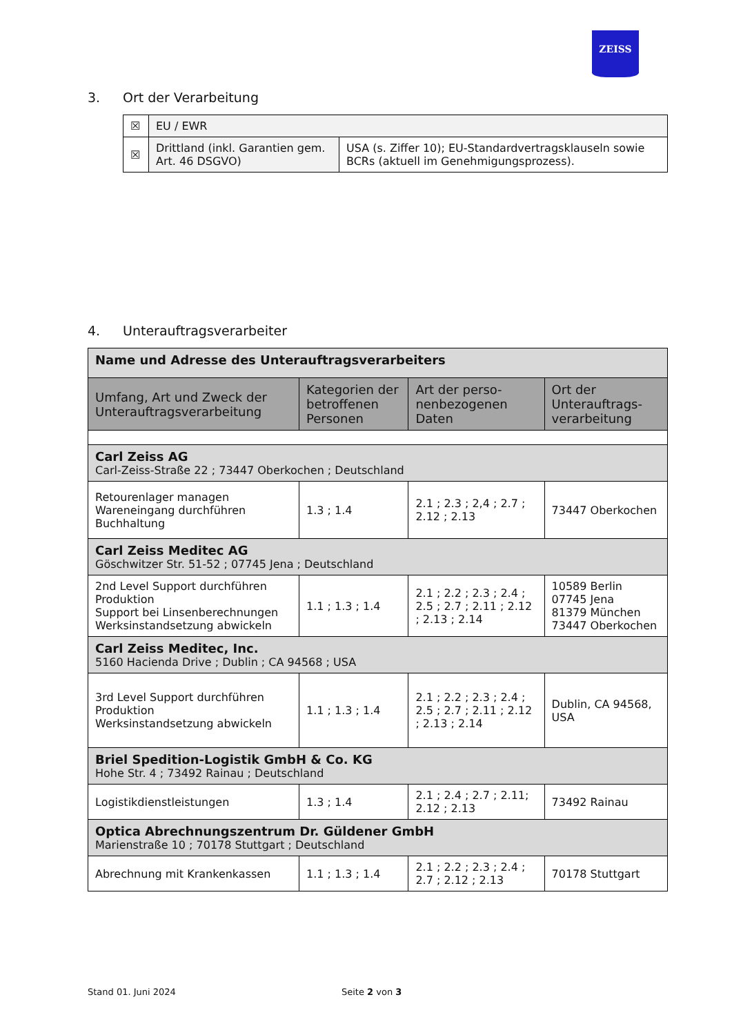ZEISS
3. Ort der Verarbeitung
| ☒ | EU / EWR | |
| ☒ | Drittland (inkl. Garantien gem. Art. 46 DSGVO) | USA (s. Ziffer 10); EU-Standardvertragsklauseln sowie BCRs (aktuell im Genehmigungsprozess). |
4. Unterauftragsverarbeiter
| Name und Adresse des Unterauftragsverarbeiters | | | |
| --- | --- | --- | --- |
| Umfang, Art und Zweck der Unterauftragsverarbeitung | Kategorien der betroffenen Personen | Art der perso-nenbezogenen Daten | Ort der Unterauftrags-verarbeitung |
| Carl Zeiss AG Carl-Zeiss-Straße 22 ; 73447 Oberkochen ; Deutschland | | | |
| Retourenlager managen Wareneingang durchführen Buchhaltung | 1.3 ; 1.4 | 2.1 ; 2.3 ; 2,4 ; 2.7 ; 2.12 ; 2.13 | 73447 Oberkochen |
| Carl Zeiss Meditec AG Göschwitzer Str. 51-52 ; 07745 Jena ; Deutschland | | | |
| 2nd Level Support durchführen Produktion Support bei Linsenberechnungen Werksinstandsetzung abwickeln | 1.1 ; 1.3 ; 1.4 | 2.1 ; 2.2 ; 2.3 ; 2.4 ; 2.5 ; 2.7 ; 2.11 ; 2.12 ; 2.13 ; 2.14 | 10589 Berlin 07745 Jena 81379 München 73447 Oberkochen |
| Carl Zeiss Meditec, Inc. 5160 Hacienda Drive ; Dublin ; CA 94568 ; USA | | | |
| 3rd Level Support durchführen Produktion Werksinstandsetzung abwickeln | 1.1 ; 1.3 ; 1.4 | 2.1 ; 2.2 ; 2.3 ; 2.4 ; 2.5 ; 2.7 ; 2.11 ; 2.12 ; 2.13 ; 2.14 | Dublin, CA 94568, USA |
| Briel Spedition-Logistik GmbH & Co. KG Hohe Str. 4 ; 73492 Rainau ; Deutschland | | | |
| Logistikdienstleistungen | 1.3 ; 1.4 | 2.1 ; 2.4 ; 2.7 ; 2.11; 2.12 ; 2.13 | 73492 Rainau |
| Optica Abrechnungszentrum Dr. Güldener GmbH Marienstraße 10 ; 70178 Stuttgart ; Deutschland | | | |
| Abrechnung mit Krankenkassen | 1.1 ; 1.3 ; 1.4 | 2.1 ; 2.2 ; 2.3 ; 2.4 ; 2.7 ; 2.12 ; 2.13 | 70178 Stuttgart |
Stand 01. Juni 2024 Seite 2 von 3